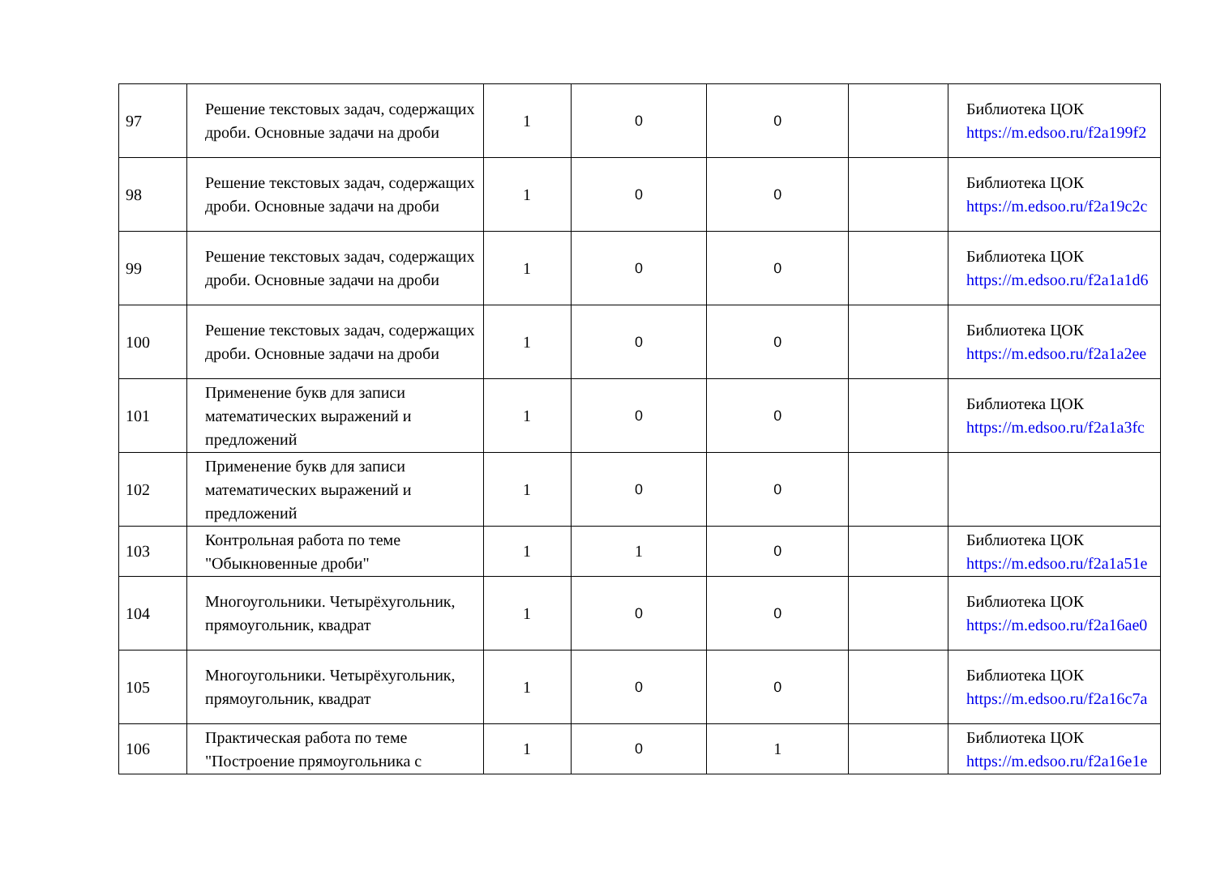| 97 | Решение текстовых задач, содержащих дроби. Основные задачи на дроби | 1 | 0 | 0 | | Библиотека ЦОК https://m.edsoo.ru/f2a199f2 |
| 98 | Решение текстовых задач, содержащих дроби. Основные задачи на дроби | 1 | 0 | 0 | | Библиотека ЦОК https://m.edsoo.ru/f2a19c2c |
| 99 | Решение текстовых задач, содержащих дроби. Основные задачи на дроби | 1 | 0 | 0 | | Библиотека ЦОК https://m.edsoo.ru/f2a1a1d6 |
| 100 | Решение текстовых задач, содержащих дроби. Основные задачи на дроби | 1 | 0 | 0 | | Библиотека ЦОК https://m.edsoo.ru/f2a1a2ee |
| 101 | Применение букв для записи математических выражений и предложений | 1 | 0 | 0 | | Библиотека ЦОК https://m.edsoo.ru/f2a1a3fc |
| 102 | Применение букв для записи математических выражений и предложений | 1 | 0 | 0 | | |
| 103 | Контрольная работа по теме "Обыкновенные дроби" | 1 | 1 | 0 | | Библиотека ЦОК https://m.edsoo.ru/f2a1a51e |
| 104 | Многоугольники. Четырёхугольник, прямоугольник, квадрат | 1 | 0 | 0 | | Библиотека ЦОК https://m.edsoo.ru/f2a16ae0 |
| 105 | Многоугольники. Четырёхугольник, прямоугольник, квадрат | 1 | 0 | 0 | | Библиотека ЦОК https://m.edsoo.ru/f2a16c7a |
| 106 | Практическая работа по теме "Построение прямоугольника с | 1 | 0 | 1 | | Библиотека ЦОК https://m.edsoo.ru/f2a16e1e |